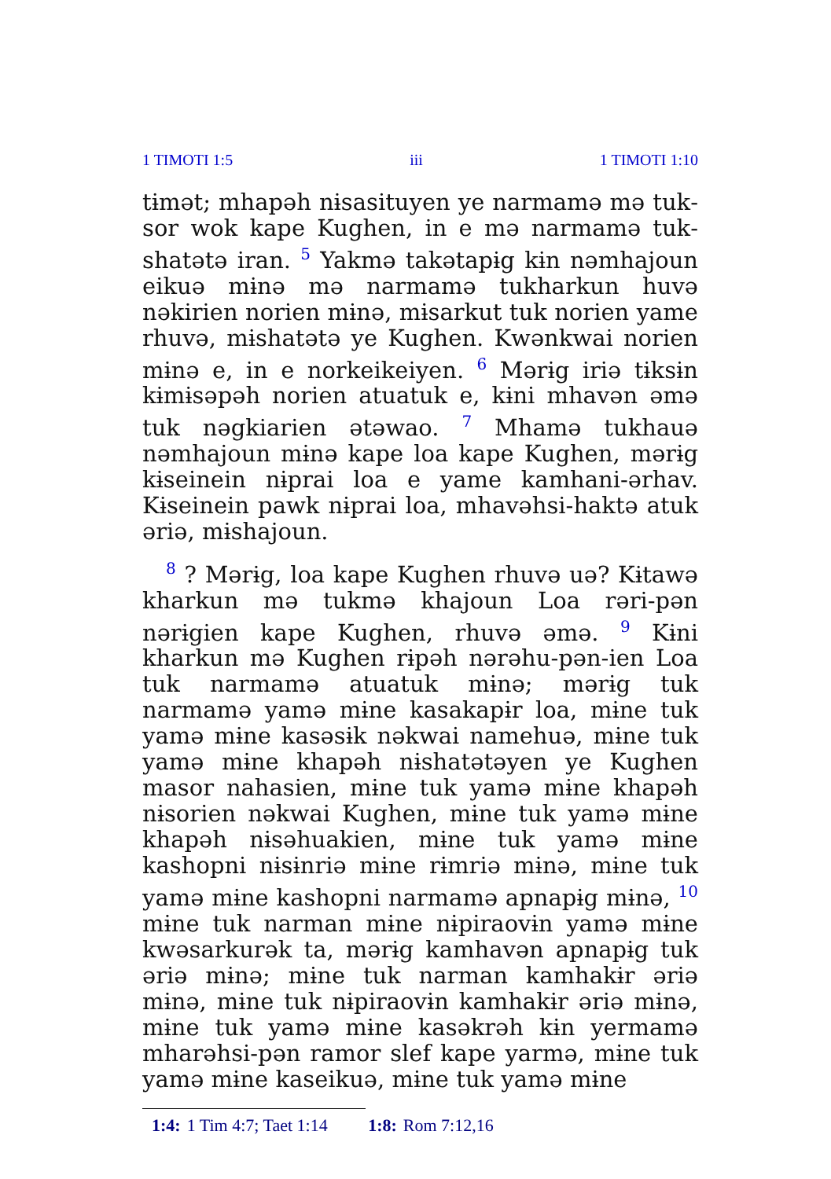1 TIMOTI 1:5 iii 1 TIMOTI 1:10
tɨmət; mhapəh nɨsasituyen ye narmamə mə tuk­sor wok kape Kughen, in e mə narmamə tuk­shatətə iran. <sup>5</sup> Yakmə takətapɨg kɨn nəmhajoun eikuə mɨnə mə narmamə tukharkun huvə nəkirien norien mɨnə, mɨsarkut tuk norien yame rhuvə, mɨshatətə ye Kughen. Kwənkwai norien mɨnə e, in e norkeikeiyen. <sup>6</sup> Mərɨg iriə tɨksɨn kɨmɨsəpəh norien atuatuk e, kɨni mhavən əmə tuk nəgkiarien ətəwao. <sup>7</sup> Mhamə tukhauə nəmhajoun mɨnə kape loa kape Kughen, mərɨg kɨseinein nɨprai loa e yame kamhani-ərhav. Kɨseinein pawk nɨprai loa, mhavəhsi-haktə atuk əriə, mɨshajoun.
<sup>8</sup> ? Mərɨg, loa kape Kughen rhuvə uə? Kɨtawə kharkun mə tukmə khajoun Loa rəri-pən nərɨgien kape Kughen, rhuvə əmə. <sup>9</sup> Kɨni kharkun mə Kughen rɨpəh nərəhu-pən-ien Loa tuk narmamə atuatuk mɨnə; mərɨg tuk narmamə yamə mɨne kasakapɨr loa, mɨne tuk yamə mɨne kasəsɨk nəkwai namehuə, mɨne tuk yamə mɨne khapəh nɨshatətəyen ye Kughen masor nahasien, mɨne tuk yamə mɨne khapəh nɨsorien nəkwai Kughen, mɨne tuk yamə mɨne khapəh nɨsəhuakien, mɨne tuk yamə mɨne kashopni nɨsɨnriə mɨne rɨmriə mɨnə, mɨne tuk yamə mɨne kashopni narmamə apnapɨg mɨnə, <sup>10</sup> mɨne tuk narman mɨne nɨpiraovɨn yamə mɨne kwəsarkurək ta, mərɨg kamhavən apnapɨg tuk əriə mɨnə; mɨne tuk narman kamhakɨr əriə mɨnə, mɨne tuk nɨpiraovɨn kamhakɨr əriə mɨnə, mɨne tuk yamə mɨne kasəkrəh kɨn yermamə mharəhsi-pən ramor slef kape yarmə, mɨne tuk yamə mɨne kaseikuə, mɨne tuk yamə mɨne
1:4: 1 Tim 4:7; Taet 1:14 1:8: Rom 7:12,16